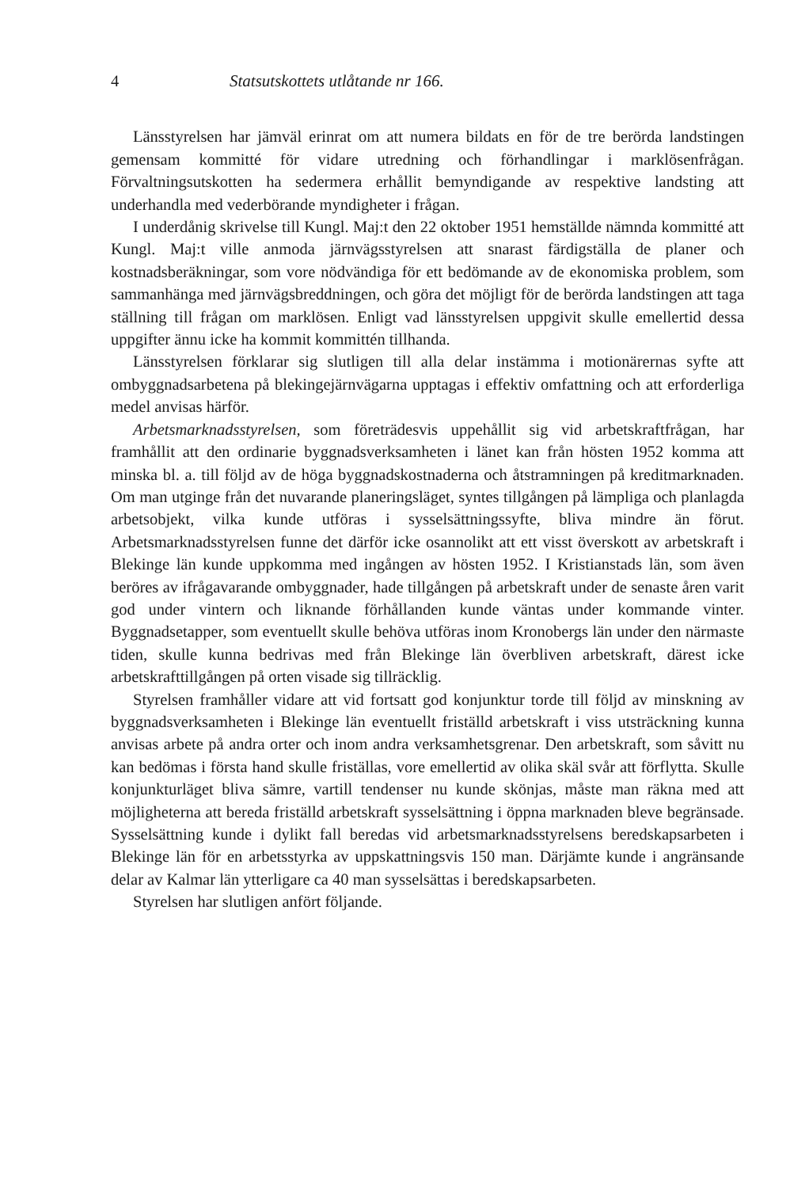4 Statsutskottets utlåtande nr 166.
Länsstyrelsen har jämväl erinrat om att numera bildats en för de tre berörda landstingen gemensam kommitté för vidare utredning och förhandlingar i marklösenfrågan. Förvaltningsutskotten ha sedermera erhållit bemyndigande av respektive landsting att underhandla med vederbörande myndigheter i frågan.
I underdånig skrivelse till Kungl. Maj:t den 22 oktober 1951 hemställde nämnda kommitté att Kungl. Maj:t ville anmoda järnvägsstyrelsen att snarast färdigställa de planer och kostnadsberäkningar, som vore nödvändiga för ett bedömande av de ekonomiska problem, som sammanhänga med järnvägsbreddningen, och göra det möjligt för de berörda landstingen att taga ställning till frågan om marklösen. Enligt vad länsstyrelsen uppgivit skulle emellertid dessa uppgifter ännu icke ha kommit kommittén tillhanda.
Länsstyrelsen förklarar sig slutligen till alla delar instämma i motionärernas syfte att ombyggnadsarbetena på blekingejärnvägarna upptagas i effektiv omfattning och att erforderliga medel anvisas härför.
Arbetsmarknadsstyrelsen, som företrädesvis uppehållit sig vid arbetskraftfrågan, har framhållit att den ordinarie byggnadsverksamheten i länet kan från hösten 1952 komma att minska bl. a. till följd av de höga byggnadskostnaderna och åtstramningen på kreditmarknaden. Om man utginge från det nuvarande planeringsläget, syntes tillgången på lämpliga och planlagda arbetsobjekt, vilka kunde utföras i sysselsättningssyfte, bliva mindre än förut. Arbetsmarknadsstyrelsen funne det därför icke osannolikt att ett visst överskott av arbetskraft i Blekinge län kunde uppkomma med ingången av hösten 1952. I Kristianstads län, som även beröres av ifrågavarande ombyggnader, hade tillgången på arbetskraft under de senaste åren varit god under vintern och liknande förhållanden kunde väntas under kommande vinter. Byggnadsetapper, som eventuellt skulle behöva utföras inom Kronobergs län under den närmaste tiden, skulle kunna bedrivas med från Blekinge län överbliven arbetskraft, därest icke arbetskrafttillgången på orten visade sig tillräcklig.
Styrelsen framhåller vidare att vid fortsatt god konjunktur torde till följd av minskning av byggnadsverksamheten i Blekinge län eventuellt friställd arbetskraft i viss utsträckning kunna anvisas arbete på andra orter och inom andra verksamhetsgrenar. Den arbetskraft, som såvitt nu kan bedömas i första hand skulle friställas, vore emellertid av olika skäl svår att förflytta. Skulle konjunkturläget bliva sämre, vartill tendenser nu kunde skönjas, måste man räkna med att möjligheterna att bereda friställd arbetskraft sysselsättning i öppna marknaden bleve begränsade. Sysselsättning kunde i dylikt fall beredas vid arbetsmarknadsstyrelsens beredskapsarbeten i Blekinge län för en arbetsstyrka av uppskattningsvis 150 man. Därjämte kunde i angränsande delar av Kalmar län ytterligare ca 40 man sysselsättas i beredskapsarbeten.
Styrelsen har slutligen anfört följande.